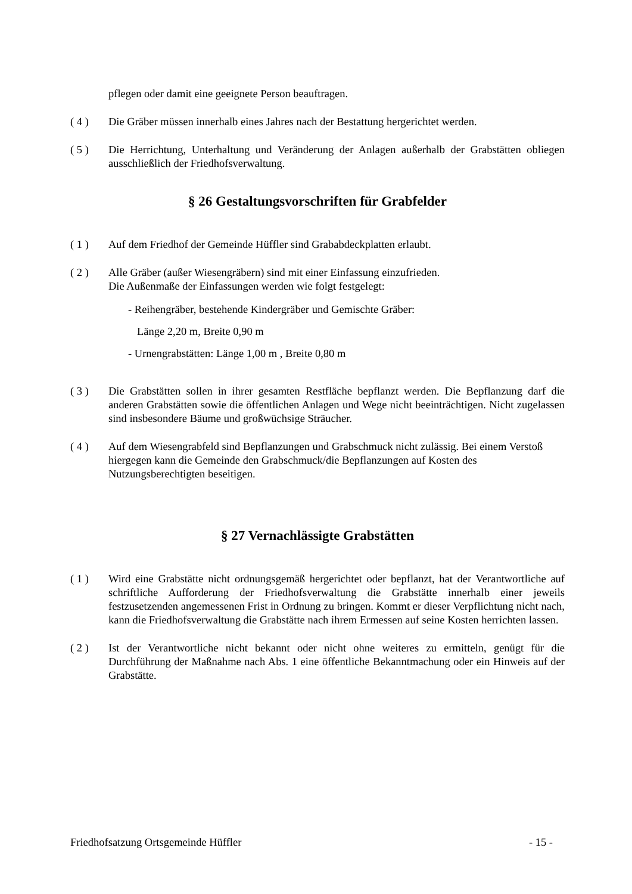pflegen oder damit eine geeignete Person beauftragen.
( 4 ) Die Gräber müssen innerhalb eines Jahres nach der Bestattung hergerichtet werden.
( 5 ) Die Herrichtung, Unterhaltung und Veränderung der Anlagen außerhalb der Grabstätten obliegen ausschließlich der Friedhofsverwaltung.
§ 26 Gestaltungsvorschriften für Grabfelder
( 1 ) Auf dem Friedhof der Gemeinde Hüffler sind Grababdeckplatten erlaubt.
( 2 ) Alle Gräber (außer Wiesengräbern) sind mit einer Einfassung einzufrieden.
Die Außenmaße der Einfassungen werden wie folgt festgelegt:
- Reihengräber, bestehende Kindergräber und Gemischte Gräber:
Länge 2,20 m, Breite 0,90 m
- Urnengrabstätten: Länge 1,00 m , Breite 0,80 m
( 3 ) Die Grabstätten sollen in ihrer gesamten Restfläche bepflanzt werden. Die Bepflanzung darf die anderen Grabstätten sowie die öffentlichen Anlagen und Wege nicht beeinträchtigen. Nicht zugelassen sind insbesondere Bäume und großwüchsige Sträucher.
( 4 ) Auf dem Wiesengrabfeld sind Bepflanzungen und Grabschmuck nicht zulässig. Bei einem Verstoß hiergegen kann die Gemeinde den Grabschmuck/die Bepflanzungen auf Kosten des Nutzungsberechtigten beseitigen.
§ 27 Vernachlässigte Grabstätten
( 1 ) Wird eine Grabstätte nicht ordnungsgemäß hergerichtet oder bepflanzt, hat der Verantwortliche auf schriftliche Aufforderung der Friedhofsverwaltung die Grabstätte innerhalb einer jeweils festzusetzenden angemessenen Frist in Ordnung zu bringen. Kommt er dieser Verpflichtung nicht nach, kann die Friedhofsverwaltung die Grabstätte nach ihrem Ermessen auf seine Kosten herrichten lassen.
( 2 ) Ist der Verantwortliche nicht bekannt oder nicht ohne weiteres zu ermitteln, genügt für die Durchführung der Maßnahme nach Abs. 1 eine öffentliche Bekanntmachung oder ein Hinweis auf der Grabstätte.
Friedhofsatzung Ortsgemeinde Hüffler - 15 -